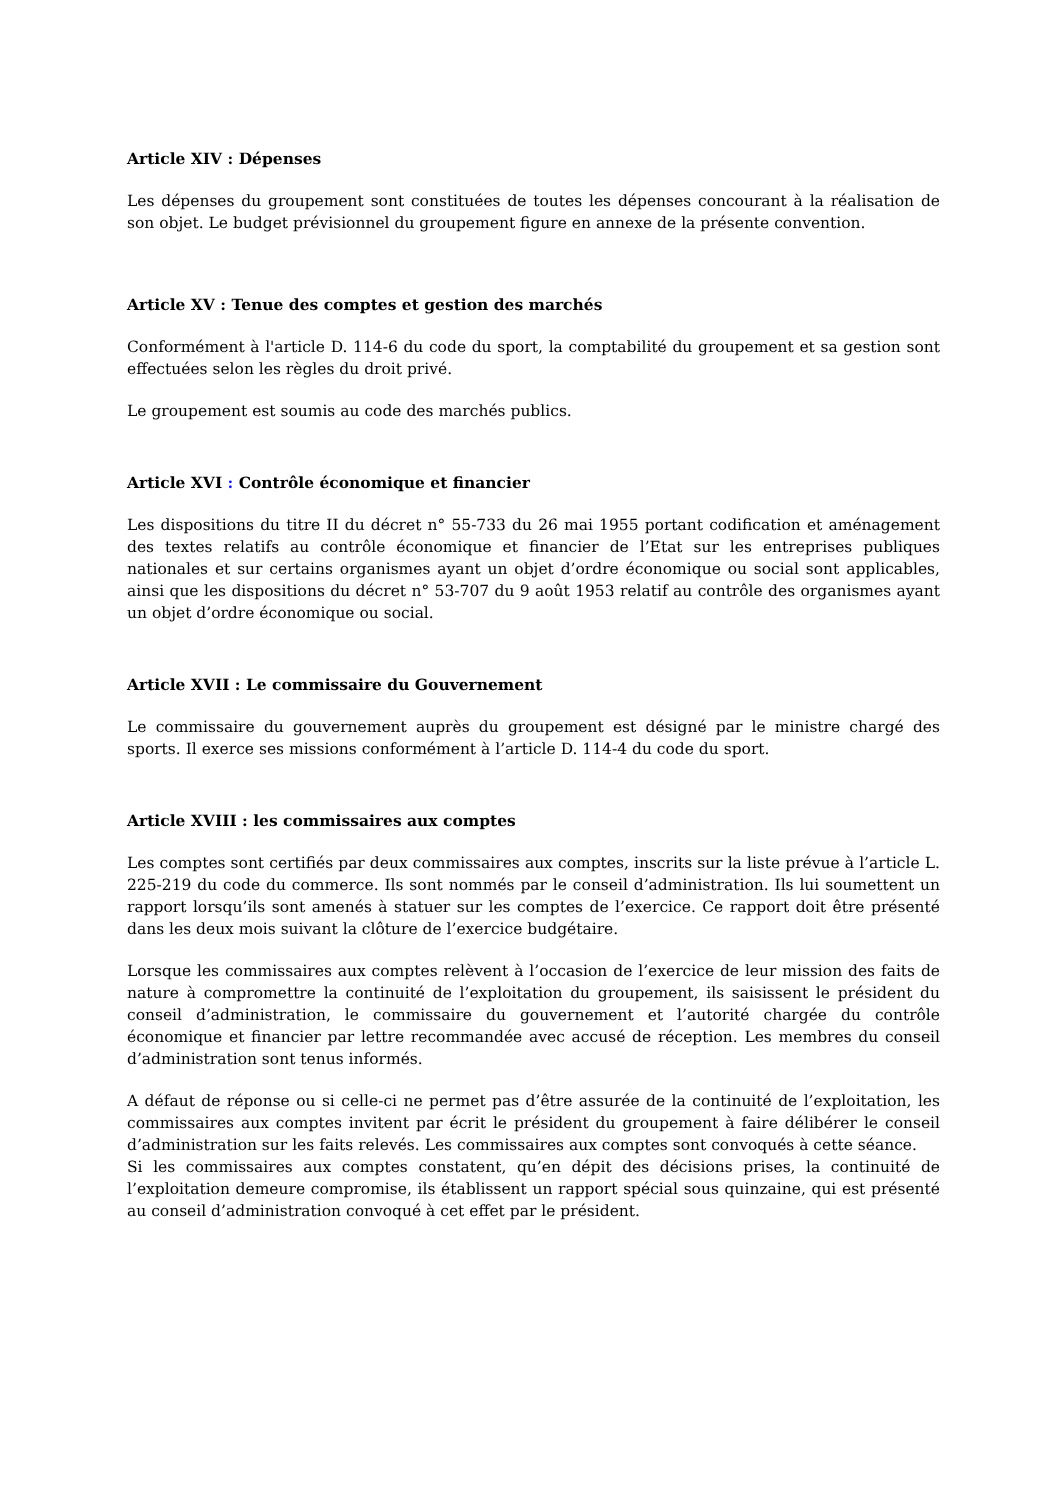Article XIV : Dépenses
Les dépenses du groupement sont constituées de toutes les dépenses concourant à la réalisation de son objet. Le budget prévisionnel du groupement figure en annexe de la présente convention.
Article XV : Tenue des comptes et gestion des marchés
Conformément à l'article D. 114-6 du code du sport, la comptabilité du groupement et sa gestion sont effectuées selon les règles du droit privé.
Le groupement est soumis au code des marchés publics.
Article XVI : Contrôle économique et financier
Les dispositions du titre II du décret n° 55-733 du 26 mai 1955 portant codification et aménagement des textes relatifs au contrôle économique et financier de l’Etat sur les entreprises publiques nationales et sur certains organismes ayant un objet d’ordre économique ou social sont applicables, ainsi que les dispositions du décret n° 53-707 du 9 août 1953 relatif au contrôle des organismes ayant un objet d’ordre économique ou social.
Article XVII : Le commissaire du Gouvernement
Le commissaire du gouvernement auprès du groupement est désigné par le ministre chargé des sports. Il exerce ses missions conformément à l’article D. 114-4 du code du sport.
Article XVIII : les commissaires aux comptes
Les comptes sont certifiés par deux commissaires aux comptes, inscrits sur la liste prévue à l’article L. 225-219 du code du commerce. Ils sont nommés par le conseil d’administration. Ils lui soumettent un rapport lorsqu’ils sont amenés à statuer sur les comptes de l’exercice. Ce rapport doit être présenté dans les deux mois suivant la clôture de l’exercice budgétaire.
Lorsque les commissaires aux comptes relèvent à l’occasion de l’exercice de leur mission des faits de nature à compromettre la continuité de l’exploitation du groupement, ils saisissent le président du conseil d’administration, le commissaire du gouvernement et l’autorité chargée du contrôle économique et financier par lettre recommandée avec accusé de réception. Les membres du conseil d’administration sont tenus informés.
A défaut de réponse ou si celle-ci ne permet pas d’être assurée de la continuité de l’exploitation, les commissaires aux comptes invitent par écrit le président du groupement à faire délibérer le conseil d’administration sur les faits relevés. Les commissaires aux comptes sont convoqués à cette séance.
Si les commissaires aux comptes constatent, qu’en dépit des décisions prises, la continuité de l’exploitation demeure compromise, ils établissent un rapport spécial sous quinzaine, qui est présenté au conseil d’administration convoqué à cet effet par le président.